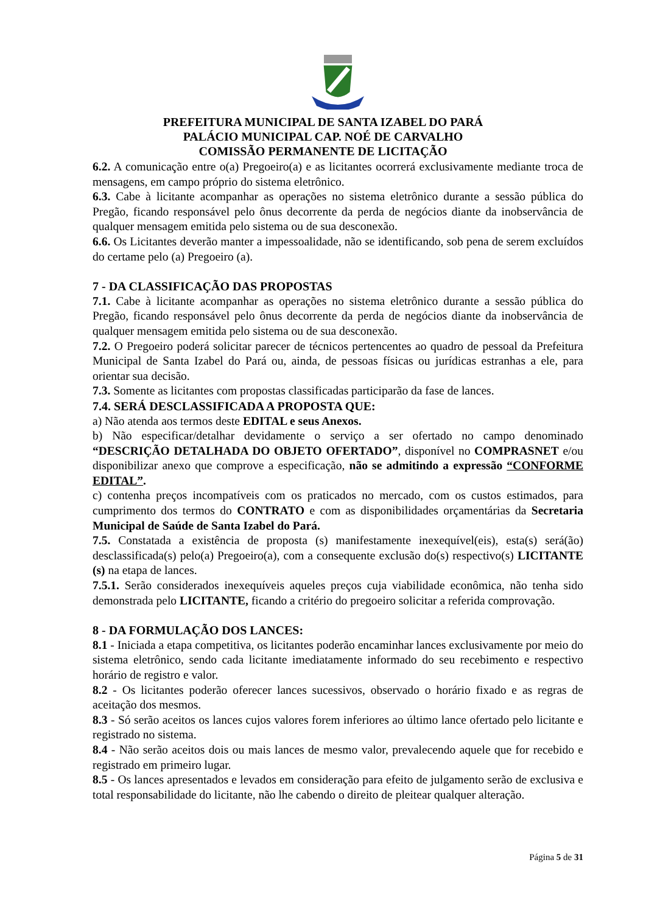PREFEITURA MUNICIPAL DE SANTA IZABEL DO PARÁ
PALÁCIO MUNICIPAL CAP. NOÉ DE CARVALHO
COMISSÃO PERMANENTE DE LICITAÇÃO
6.2. A comunicação entre o(a) Pregoeiro(a) e as licitantes ocorrerá exclusivamente mediante troca de mensagens, em campo próprio do sistema eletrônico.
6.3. Cabe à licitante acompanhar as operações no sistema eletrônico durante a sessão pública do Pregão, ficando responsável pelo ônus decorrente da perda de negócios diante da inobservância de qualquer mensagem emitida pelo sistema ou de sua desconexão.
6.6. Os Licitantes deverão manter a impessoalidade, não se identificando, sob pena de serem excluídos do certame pelo (a) Pregoeiro (a).
7 - DA CLASSIFICAÇÃO DAS PROPOSTAS
7.1. Cabe à licitante acompanhar as operações no sistema eletrônico durante a sessão pública do Pregão, ficando responsável pelo ônus decorrente da perda de negócios diante da inobservância de qualquer mensagem emitida pelo sistema ou de sua desconexão.
7.2. O Pregoeiro poderá solicitar parecer de técnicos pertencentes ao quadro de pessoal da Prefeitura Municipal de Santa Izabel do Pará ou, ainda, de pessoas físicas ou jurídicas estranhas a ele, para orientar sua decisão.
7.3. Somente as licitantes com propostas classificadas participarão da fase de lances.
7.4. SERÁ DESCLASSIFICADA A PROPOSTA QUE:
a) Não atenda aos termos deste EDITAL e seus Anexos.
b) Não especificar/detalhar devidamente o serviço a ser ofertado no campo denominado “DESCRIÇÃO DETALHADA DO OBJETO OFERTADO”, disponível no COMPRASNET e/ou disponibilizar anexo que comprove a especificação, não se admitindo a expressão “CONFORME EDITAL”.
c) contenha preços incompatíveis com os praticados no mercado, com os custos estimados, para cumprimento dos termos do CONTRATO e com as disponibilidades orçamentárias da Secretaria Municipal de Saúde de Santa Izabel do Pará.
7.5. Constatada a existência de proposta (s) manifestamente inexequível(eis), esta(s) será(ão) desclassificada(s) pelo(a) Pregoeiro(a), com a consequente exclusão do(s) respectivo(s) LICITANTE (s) na etapa de lances.
7.5.1. Serão considerados inexequíveis aqueles preços cuja viabilidade econômica, não tenha sido demonstrada pelo LICITANTE, ficando a critério do pregoeiro solicitar a referida comprovação.
8 - DA FORMULAÇÃO DOS LANCES:
8.1 - Iniciada a etapa competitiva, os licitantes poderão encaminhar lances exclusivamente por meio do sistema eletrônico, sendo cada licitante imediatamente informado do seu recebimento e respectivo horário de registro e valor.
8.2 - Os licitantes poderão oferecer lances sucessivos, observado o horário fixado e as regras de aceitação dos mesmos.
8.3 - Só serão aceitos os lances cujos valores forem inferiores ao último lance ofertado pelo licitante e registrado no sistema.
8.4 - Não serão aceitos dois ou mais lances de mesmo valor, prevalecendo aquele que for recebido e registrado em primeiro lugar.
8.5 - Os lances apresentados e levados em consideração para efeito de julgamento serão de exclusiva e total responsabilidade do licitante, não lhe cabendo o direito de pleitear qualquer alteração.
Página 5 de 31